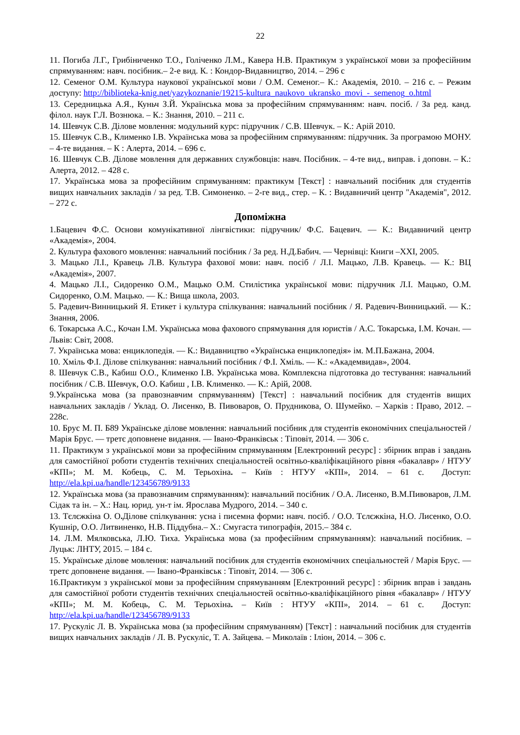22
11. Погиба Л.Г., Грибіниченко Т.О., Голіченко Л.М., Кавера Н.В. Практикум з української мови за професійним спрямуванням: навч. посібник.– 2-е вид. К. : Кондор-Видавництво, 2014. – 296 с
12. Семеног О.М. Культура наукової української мови / О.М. Семеног.– К.: Академія, 2010. – 216 с. – Режим доступу: http://biblioteka-knig.net/yazykoznanie/19215-kultura_naukovo_ukransko_movi_-_semenog_o.html
13. Середницька А.Я., Куньч З.Й. Українська мова за професійним спрямуванням: навч. посіб. / За ред. канд. філол. наук Г.Л. Вознюка. – К.: Знання, 2010. – 211 с.
14. Шевчук С.В. Ділове мовлення: модульний курс: підручник / С.В. Шевчук. – К.: Арій 2010.
15. Шевчук С.В., Клименко І.В. Українська мова за професійним спрямуванням: підручник. За програмою МОНУ. – 4-те видання. – К : Алерта, 2014. – 696 с.
16. Шевчук С.В. Ділове мовлення для державних службовців: навч. Посібник. – 4-те вид., виправ. і доповн. – К.: Алерта, 2012. – 428 с.
17. Українська мова за професійним спрямуванням: практикум [Текст] : навчальний посібник для студентів вищих навчальних закладів / за ред. Т.В. Симоненко. – 2-ге вид., стер. – К. : Видавничий центр "Академія", 2012. – 272 с.
Допоміжна
1.Бацевич Ф.С. Основи комунікативної лінгвістики: підручник/ Ф.С. Бацевич. — К.: Видавничий центр «Академія», 2004.
2. Культура фахового мовлення: навчальний посібник / За ред. Н.Д.Бабич. — Чернівці: Книги –XXI, 2005.
3. Мацько Л.І., Кравець Л.В. Культура фахової мови: навч. посіб / Л.І. Мацько, Л.В. Кравець. — К.: ВЦ «Академія», 2007.
4. Мацько Л.І., Сидоренко О.М., Мацько О.М. Стилістика української мови: підручник Л.І. Мацько, О.М. Сидоренко, О.М. Мацько. — К.: Вища школа, 2003.
5. Радевич-Винницький Я. Етикет і культура спілкування: навчальний посібник / Я. Радевич-Винницький. — К.: Знання, 2006.
6. Токарська А.С., Кочан І.М. Українська мова фахового спрямування для юристів / А.С. Токарська, І.М. Кочан. — Львів: Світ, 2008.
7. Українська мова: енциклопедія. — К.: Видавництво «Українська енциклопедія» ім. М.П.Бажана, 2004.
10. Хміль Ф.І. Ділове спілкування: навчальний посібник / Ф.І. Хміль. — К.: «Академвидав», 2004.
8. Шевчук С.В., Кабиш О.О., Клименко І.В. Українська мова. Комплексна підготовка до тестування: навчальний посібник / С.В. Шевчук, О.О. Кабиш , І.В. Клименко. — К.: Арій, 2008.
9.Українська мова (за правознавчим спрямуванням) [Текст] : навчальний посібник для студентів вищих навчальних закладів / Уклад. О. Лисенко, В. Пивоваров, О. Прудникова, О. Шумейко. – Харків : Право, 2012. – 228с.
10. Брус М. П. Б89 Українське ділове мовлення: навчальний посібник для студентів економічних спеціальностей / Марія Брус. — третє доповнене видання. — Івано-Франківськ : Тіповіт, 2014. — 306 с.
11. Практикум з української мови за професійним спрямуванням [Електронний ресурс] : збірник вправ і завдань для самостійної роботи студентів технічних спеціальностей освітньо-кваліфікаційного рівня «бакалавр» / НТУУ «КПІ»; М. М. Кобець, С. М. Терьохіна. – Київ : НТУУ «КПІ», 2014. – 61 с. Доступ: http://ela.kpi.ua/handle/123456789/9133
12. Українська мова (за правознавчим спрямуванням): навчальний посібник / О.А. Лисенко, В.М.Пивоваров, Л.М. Сідак та ін. – Х.: Нац. юрид. ун-т ім. Ярослава Мудрого, 2014. – 340 с.
13. Тєлєжкіна О. О. Ділове спілкування: усна і писемна форми: навч. посіб. / О.О. Тєлєжкіна, Н.О. Лисенко, О.О. Кушнір, О.О. Литвиненко, Н.В. Піддубна.– Х.: Смугаста типографія, 2015.– 384 с.
14. Л.М. Мялковська, Л.Ю. Тиха. Українська мова (за професійним спрямуванням): навчальний посібник. – Луцьк: ЛНТУ, 2015. – 184 с.
15. Українське ділове мовлення: навчальний посібник для студентів економічних спеціальностей / Марія Брус. — третє доповнене видання. — Івано-Франківськ : Тіповіт, 2014. — 306 с.
16.Практикум з української мови за професійним спрямуванням [Електронний ресурс] : збірник вправ і завдань для самостійної роботи студентів технічних спеціальностей освітньо-кваліфікаційного рівня «бакалавр» / НТУУ «КПІ»; М. М. Кобець, С. М. Терьохіна. – Київ : НТУУ «КПІ», 2014. – 61 с. Доступ: http://ela.kpi.ua/handle/123456789/9133
17. Рускуліс Л. В. Українська мова (за професійним спрямуванням) [Текст] : навчальний посібник для студентів вищих навчальних закладів / Л. В. Рускуліс, Т. А. Зайцева. – Миколаїв : Іліон, 2014. – 306 с.